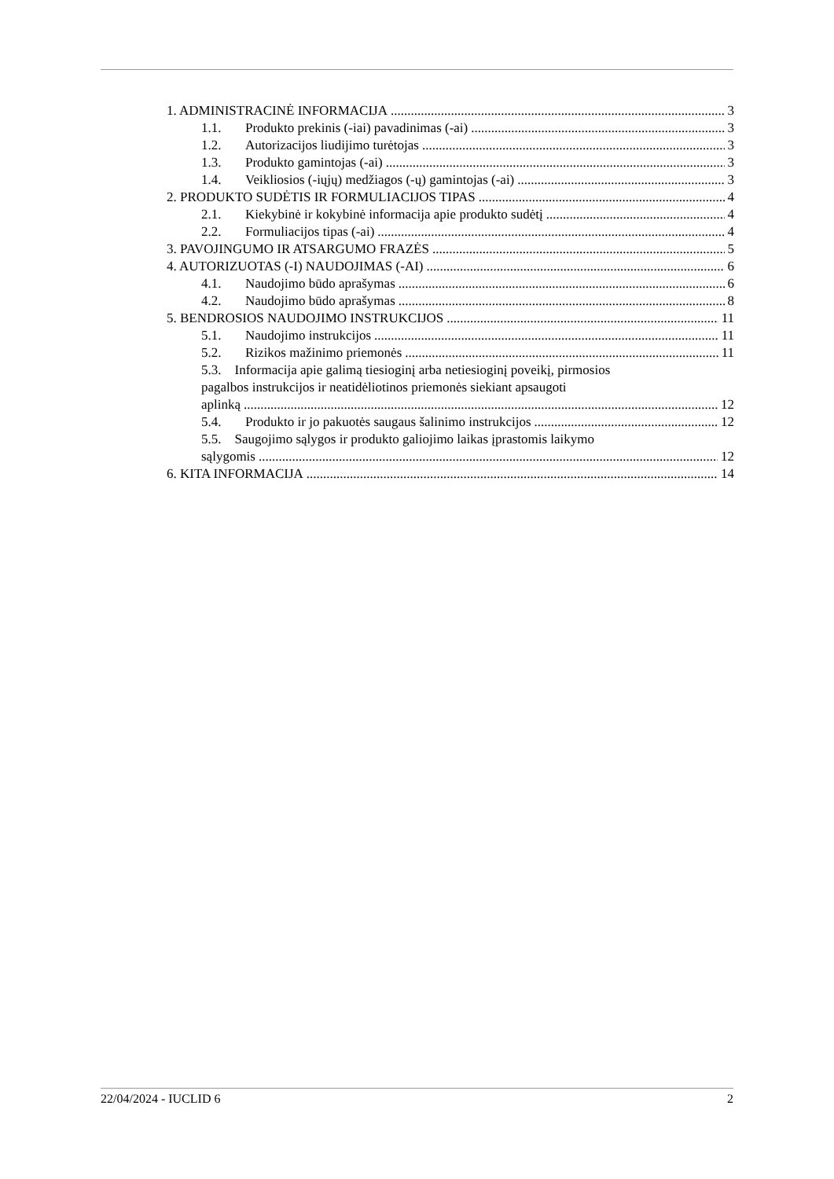1. ADMINISTRACINĖ INFORMACIJA 3
1.1. Produkto prekinis (-iai) pavadinimas (-ai) 3
1.2. Autorizacijos liudijimo turėtojas 3
1.3. Produkto gamintojas (-ai) 3
1.4. Veikliosios (-iųjų) medžiagos (-ų) gamintojas (-ai) 3
2. PRODUKTO SUDĖTIS IR FORMULIACIJOS TIPAS 4
2.1. Kiekybinė ir kokybinė informacija apie produkto sudėtį 4
2.2. Formuliacijos tipas (-ai) 4
3. PAVOJINGUMO IR ATSARGUMO FRAZĖS 5
4. AUTORIZUOTAS (-I) NAUDOJIMAS (-AI) 6
4.1. Naudojimo būdo aprašymas 6
4.2. Naudojimo būdo aprašymas 8
5. BENDROSIOS NAUDOJIMO INSTRUKCIJOS 11
5.1. Naudojimo instrukcijos 11
5.2. Rizikos mažinimo priemonės 11
5.3. Informacija apie galimą tiesioginį arba netiesioginį poveikį, pirmosios
pagalbos instrukcijos ir neatidėliotinos priemonės siekiant apsaugoti
aplinką 12
5.4. Produkto ir jo pakuotės saugaus šalinimo instrukcijos 12
5.5. Saugojimo sąlygos ir produkto galiojimo laikas įprastomis laikymo
sąlygomis 12
6. KITA INFORMACIJA 14
22/04/2024 - IUCLID 6 2